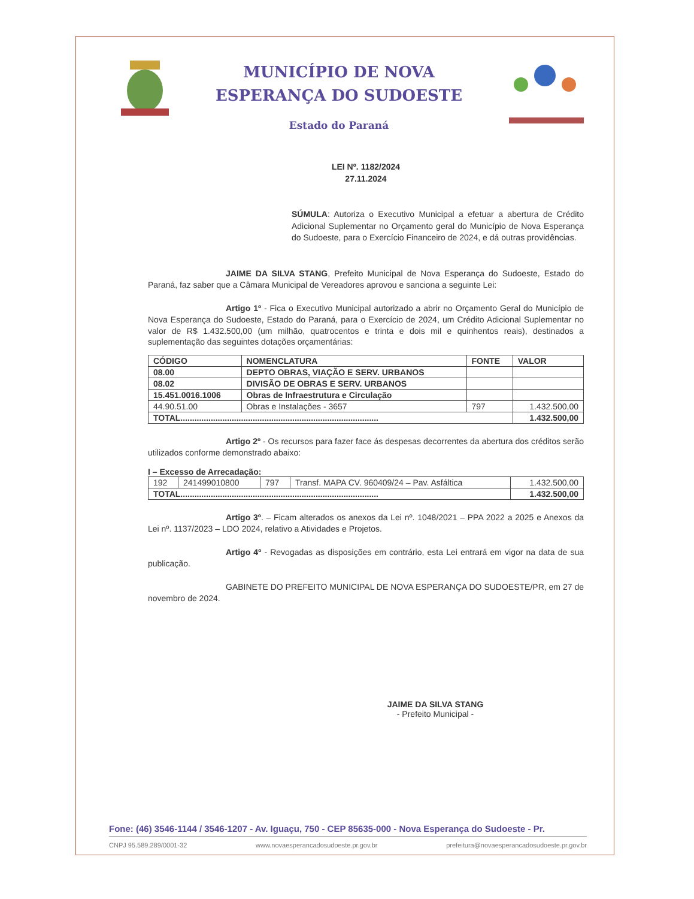MUNICÍPIO DE NOVA
ESPERANÇA DO SUDOESTE
Estado do Paraná
LEI Nº. 1182/2024
27.11.2024
SÚMULA: Autoriza o Executivo Municipal a efetuar a abertura de Crédito Adicional Suplementar no Orçamento geral do Município de Nova Esperança do Sudoeste, para o Exercício Financeiro de 2024, e dá outras providências.
JAIME DA SILVA STANG, Prefeito Municipal de Nova Esperança do Sudoeste, Estado do Paraná, faz saber que a Câmara Municipal de Vereadores aprovou e sanciona a seguinte Lei:
Artigo 1º - Fica o Executivo Municipal autorizado a abrir no Orçamento Geral do Município de Nova Esperança do Sudoeste, Estado do Paraná, para o Exercício de 2024, um Crédito Adicional Suplementar no valor de R$ 1.432.500,00 (um milhão, quatrocentos e trinta e dois mil e quinhentos reais), destinados a suplementação das seguintes dotações orçamentárias:
| CÓDIGO | NOMENCLATURA | FONTE | VALOR |
| --- | --- | --- | --- |
| 08.00 | DEPTO OBRAS, VIAÇÃO E SERV. URBANOS | | |
| 08.02 | DIVISÃO DE OBRAS E SERV. URBANOS | | |
| 15.451.0016.1006 | Obras de Infraestrutura e Circulação | | |
| 44.90.51.00 | Obras e Instalações - 3657 | 797 | 1.432.500,00 |
| TOTAL..................................................................................... | | | 1.432.500,00 |
Artigo 2º - Os recursos para fazer face ás despesas decorrentes da abertura dos créditos serão utilizados conforme demonstrado abaixo:
I – Excesso de Arrecadação:
| 192 | 241499010800 | 797 | Transf. MAPA CV. 960409/24 – Pav. Asfáltica | 1.432.500,00 |
| TOTAL..................................................................................... | | | | 1.432.500,00 |
Artigo 3º. – Ficam alterados os anexos da Lei nº. 1048/2021 – PPA 2022 a 2025 e Anexos da Lei nº. 1137/2023 – LDO 2024, relativo a Atividades e Projetos.
Artigo 4º - Revogadas as disposições em contrário, esta Lei entrará em vigor na data de sua publicação.
GABINETE DO PREFEITO MUNICIPAL DE NOVA ESPERANÇA DO SUDOESTE/PR, em 27 de novembro de 2024.
JAIME DA SILVA STANG
- Prefeito Municipal -
Fone: (46) 3546-1144 / 3546-1207 - Av. Iguaçu, 750 - CEP 85635-000 - Nova Esperança do Sudoeste - Pr.
CNPJ 95.589.289/0001-32 www.novaesperancadosudoeste.pr.gov.br prefeitura@novaesperancadosudoeste.pr.gov.br